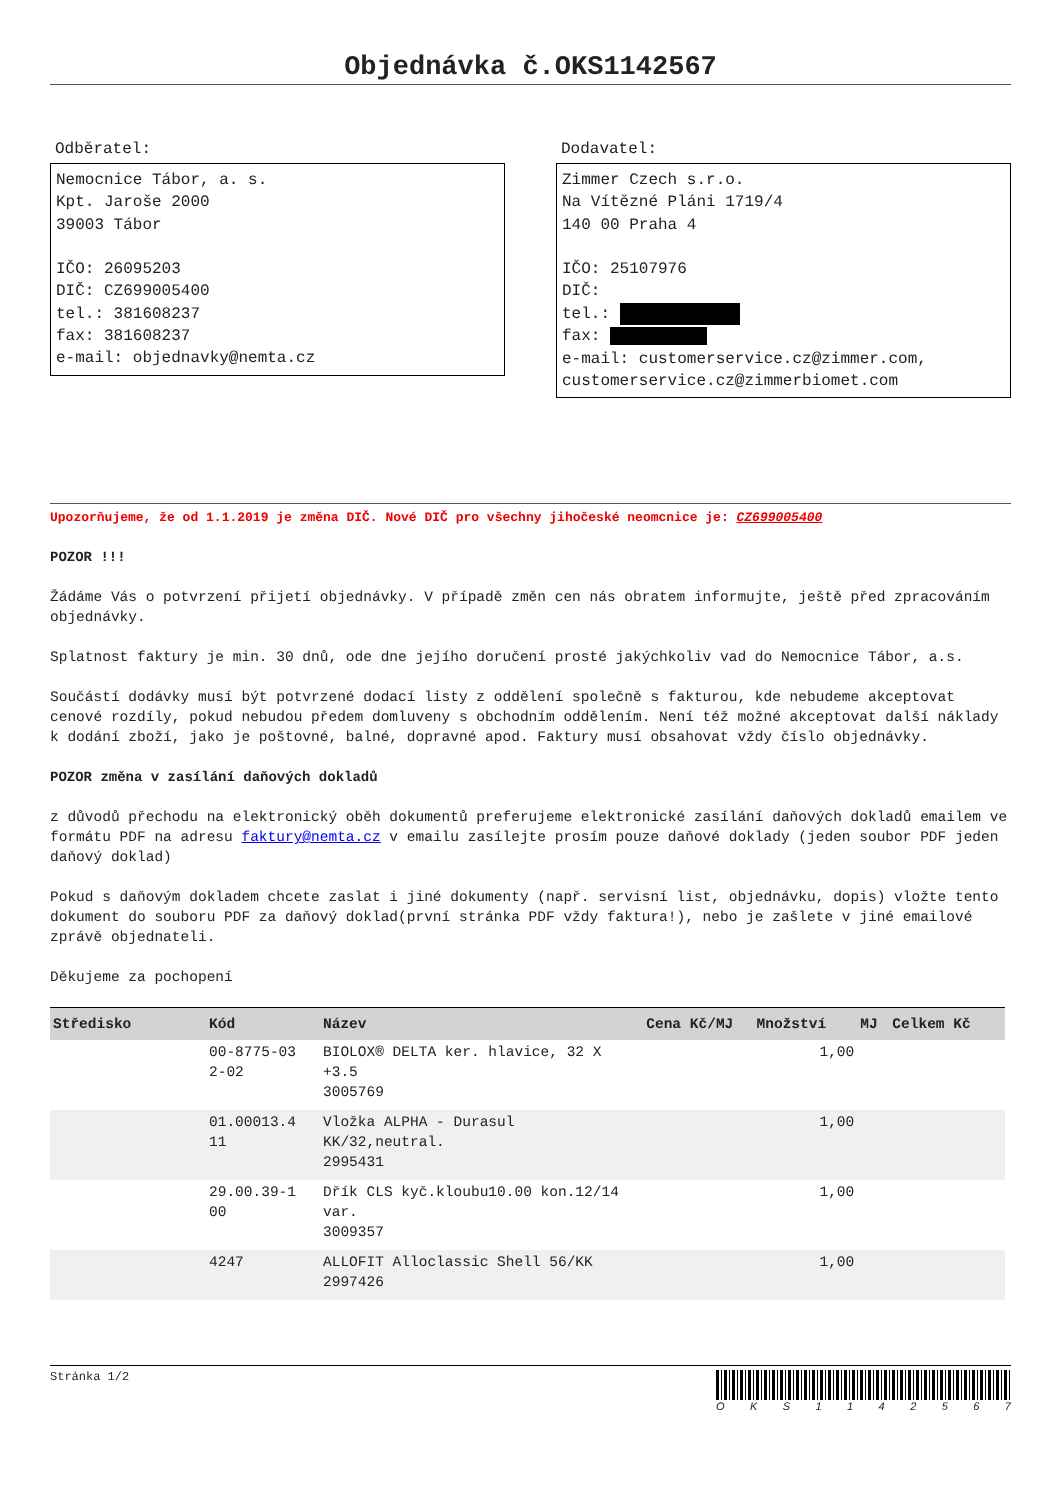Objednávka č.OKS1142567
Odběratel:
Nemocnice Tábor, a. s.
Kpt. Jaroše 2000
39003 Tábor
IČO: 26095203
DIČ: CZ699005400
tel.: 381608237
fax: 381608237
e-mail: objednavky@nemta.cz
Dodavatel:
Zimmer Czech s.r.o.
Na Vítězné Pláni 1719/4
140 00 Praha 4
IČO: 25107976
DIČ:
tel.:
fax:
e-mail: customerservice.cz@zimmer.com, customerservice.cz@zimmerbiomet.com
Upozorňujeme, že od 1.1.2019 je změna DIČ. Nové DIČ pro všechny jihočeské neomcnice je: CZ699005400
POZOR !!!
Žádáme Vás o potvrzení přijetí objednávky. V případě změn cen nás obratem informujte, ještě před zpracováním objednávky.
Splatnost faktury je min. 30 dnů, ode dne jejího doručení prosté jakýchkoliv vad do Nemocnice Tábor, a.s.
Součástí dodávky musí být potvrzené dodací listy z oddělení společně s fakturou, kde nebudeme akceptovat cenové rozdíly, pokud nebudou předem domluveny s obchodním oddělením. Není též možné akceptovat další náklady k dodání zboží, jako je poštovné, balné, dopravné apod. Faktury musí obsahovat vždy číslo objednávky.
POZOR změna v zasílání daňových dokladů
z důvodů přechodu na elektronický oběh dokumentů preferujeme elektronické zasílání daňových dokladů emailem ve formátu PDF na adresu faktury@nemta.cz v emailu zasílejte prosím pouze daňové doklady (jeden soubor PDF jeden daňový doklad)
Pokud s daňovým dokladem chcete zaslat i jiné dokumenty (např. servisní list, objednávku, dopis) vložte tento dokument do souboru PDF za daňový doklad(první stránka PDF vždy faktura!), nebo je zašlete v jiné emailové zprávě objednateli.
Děkujeme za pochopení
| Středisko | Kód | Název | Cena Kč/MJ | Množství | MJ | Celkem Kč |
| --- | --- | --- | --- | --- | --- | --- |
| | 00-8775-03 2-02 | BIOLOX® DELTA ker. hlavice, 32 X +3.5 3005769 | | 1,00 | | |
| | 01.00013.4 11 | Vložka ALPHA - Durasul KK/32,neutral. 2995431 | | 1,00 | | |
| | 29.00.39-1 00 | Dřík CLS kyč.kloubu10.00 kon.12/14 var. 3009357 | | 1,00 | | |
| | 4247 | ALLOFIT Alloclassic Shell 56/KK 2997426 | | 1,00 | | |
Stránka 1/2 O K S 1 1 4 2 5 6 7